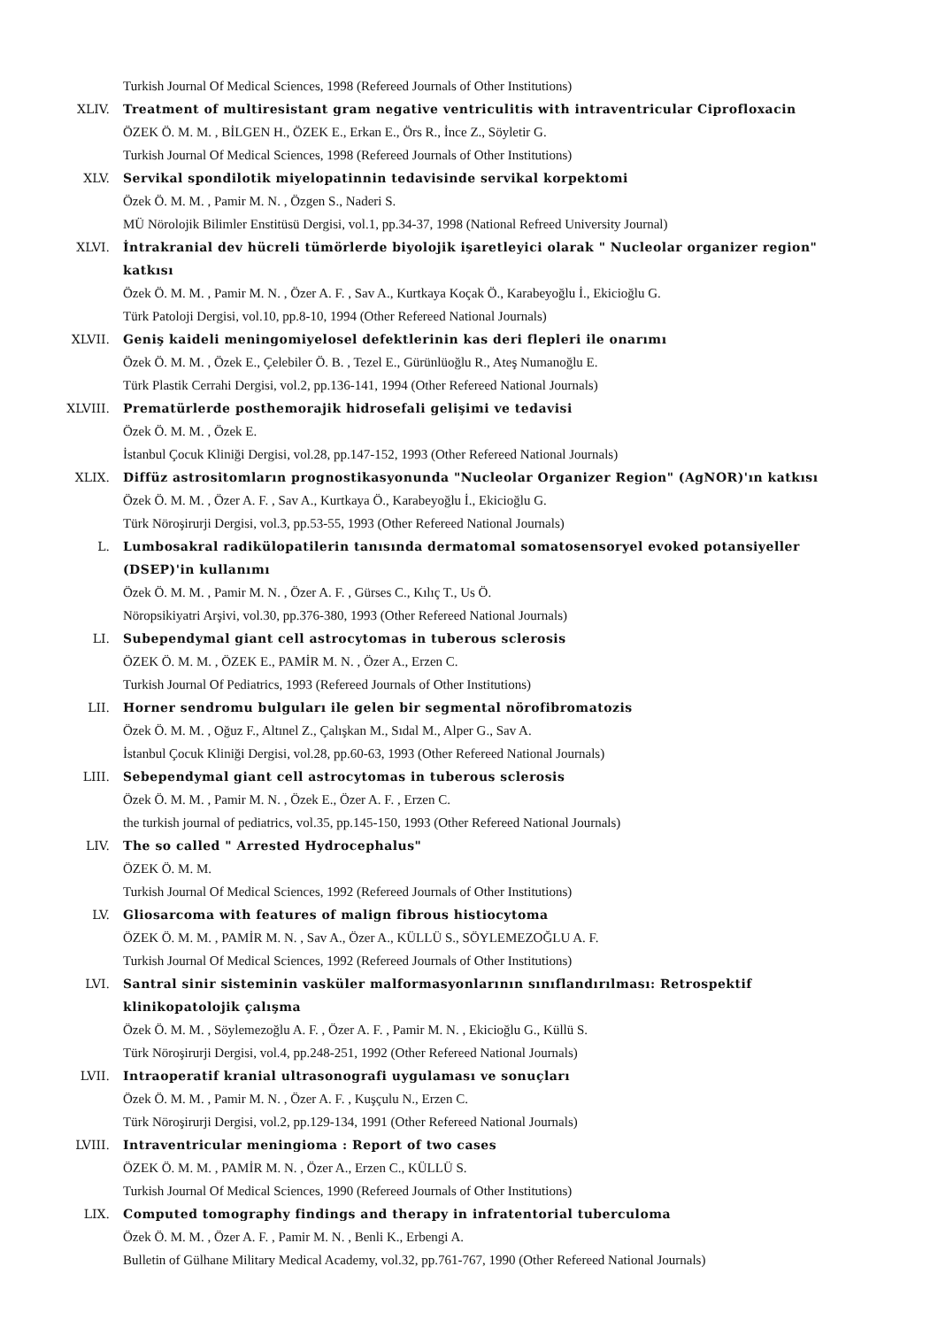Turkish Journal Of Medical Sciences, 1998 (Refereed Journals of Other Institutions)
XLIV. Treatment of multiresistant gram negative ventriculitis with intraventricular Ciprofloxacin
ÖZEK Ö. M. M. , BİLGEN H., ÖZEK E., Erkan E., Örs R., İnce Z., Söyletir G.
Turkish Journal Of Medical Sciences, 1998 (Refereed Journals of Other Institutions)
XLV. Servikal spondilotik miyelopatinnin tedavisinde servikal korpektomi
Özek Ö. M. M. , Pamir M. N. , Özgen S., Naderi S.
MÜ Nörolojik Bilimler Enstitüsü Dergisi, vol.1, pp.34-37, 1998 (National Refreed University Journal)
XLVI. İntrakranial dev hücreli tümörlerde biyolojik işaretleyici olarak " Nucleolar organizer region" katkısı
Özek Ö. M. M. , Pamir M. N. , Özer A. F. , Sav A., Kurtkaya Koçak Ö., Karabeyoğlu İ., Ekicioğlu G.
Türk Patoloji Dergisi, vol.10, pp.8-10, 1994 (Other Refereed National Journals)
XLVII. Geniş kaideli meningomiyelosel defektlerinin kas deri flepleri ile onarımı
Özek Ö. M. M. , Özek E., Çelebiler Ö. B. , Tezel E., Gürünlüoğlu R., Ateş Numanoğlu E.
Türk Plastik Cerrahi Dergisi, vol.2, pp.136-141, 1994 (Other Refereed National Journals)
XLVIII. Prematürlerde posthemorajik hidrosefali gelişimi ve tedavisi
Özek Ö. M. M. , Özek E.
İstanbul Çocuk Kliniği Dergisi, vol.28, pp.147-152, 1993 (Other Refereed National Journals)
XLIX. Diffüz astrositomların prognostikasyonunda "Nucleolar Organizer Region" (AgNOR)'ın katkısı
Özek Ö. M. M. , Özer A. F. , Sav A., Kurtkaya Ö., Karabeyoğlu İ., Ekicioğlu G.
Türk Nöroşirurji Dergisi, vol.3, pp.53-55, 1993 (Other Refereed National Journals)
L. Lumbosakral radikülopatilerin tanısında dermatomal somatosensoryel evoked potansiyeller (DSEP)'in kullanımı
Özek Ö. M. M. , Pamir M. N. , Özer A. F. , Gürses C., Kılıç T., Us Ö.
Nöropsikiyatri Arşivi, vol.30, pp.376-380, 1993 (Other Refereed National Journals)
LI. Subependymal giant cell astrocytomas in tuberous sclerosis
ÖZEK Ö. M. M. , ÖZEK E., PAMİR M. N. , Özer A., Erzen C.
Turkish Journal Of Pediatrics, 1993 (Refereed Journals of Other Institutions)
LII. Horner sendromu bulguları ile gelen bir segmental nörofibromatozis
Özek Ö. M. M. , Oğuz F., Altınel Z., Çalışkan M., Sıdal M., Alper G., Sav A.
İstanbul Çocuk Kliniği Dergisi, vol.28, pp.60-63, 1993 (Other Refereed National Journals)
LIII. Sebependymal giant cell astrocytomas in tuberous sclerosis
Özek Ö. M. M. , Pamir M. N. , Özek E., Özer A. F. , Erzen C.
the turkish journal of pediatrics, vol.35, pp.145-150, 1993 (Other Refereed National Journals)
LIV. The so called " Arrested Hydrocephalus"
ÖZEK Ö. M. M.
Turkish Journal Of Medical Sciences, 1992 (Refereed Journals of Other Institutions)
LV. Gliosarcoma with features of malign fibrous histiocytoma
ÖZEK Ö. M. M. , PAMİR M. N. , Sav A., Özer A., KÜLLÜ S., SÖYLEMEZOĞLU A. F.
Turkish Journal Of Medical Sciences, 1992 (Refereed Journals of Other Institutions)
LVI. Santral sinir sisteminin vasküler malformasyonlarının sınıflandırılması: Retrospektif klinikopatolojik çalışma
Özek Ö. M. M. , Söylemezoğlu A. F. , Özer A. F. , Pamir M. N. , Ekicioğlu G., Küllü S.
Türk Nöroşirurji Dergisi, vol.4, pp.248-251, 1992 (Other Refereed National Journals)
LVII. Intraoperatif kranial ultrasonografi uygulaması ve sonuçları
Özek Ö. M. M. , Pamir M. N. , Özer A. F. , Kuşçulu N., Erzen C.
Türk Nöroşirurji Dergisi, vol.2, pp.129-134, 1991 (Other Refereed National Journals)
LVIII. Intraventricular meningioma : Report of two cases
ÖZEK Ö. M. M. , PAMİR M. N. , Özer A., Erzen C., KÜLLÜ S.
Turkish Journal Of Medical Sciences, 1990 (Refereed Journals of Other Institutions)
LIX. Computed tomography findings and therapy in infratentorial tuberculoma
Özek Ö. M. M. , Özer A. F. , Pamir M. N. , Benli K., Erbengi A.
Bulletin of Gülhane Military Medical Academy, vol.32, pp.761-767, 1990 (Other Refereed National Journals)